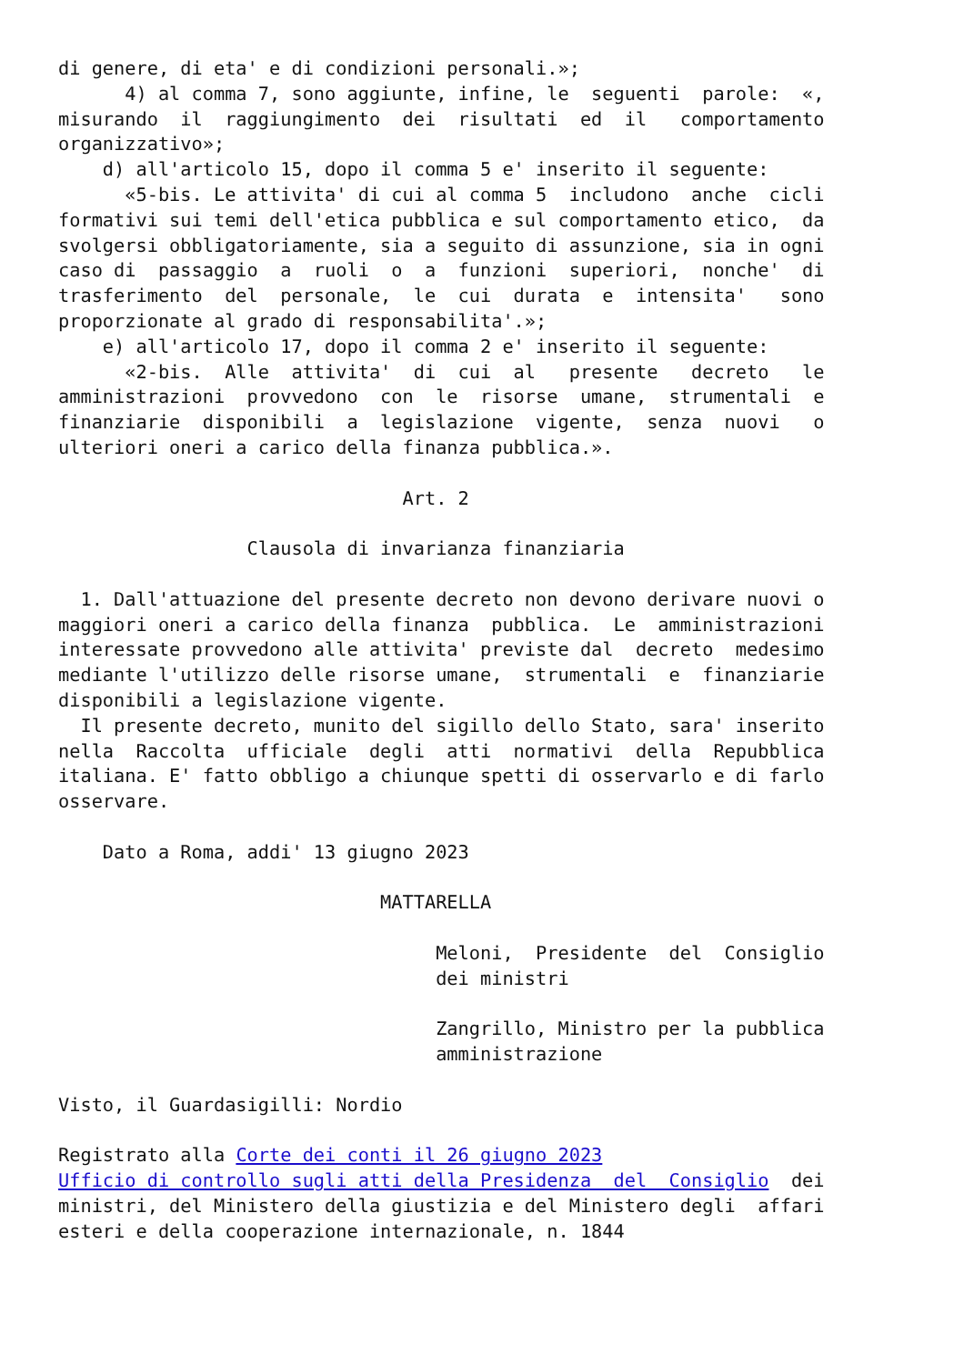di genere, di eta' e di condizioni personali.»;
      4) al comma 7, sono aggiunte, infine, le  seguenti  parole:  «,
misurando  il  raggiungimento  dei  risultati  ed  il   comportamento
organizzativo»;
    d) all'articolo 15, dopo il comma 5 e' inserito il seguente:
      «5-bis. Le attivita' di cui al comma 5  includono  anche  cicli
formativi sui temi dell'etica pubblica e sul comportamento etico,  da
svolgersi obbligatoriamente, sia a seguito di assunzione, sia in ogni
caso di  passaggio  a  ruoli  o  a  funzioni  superiori,  nonche'  di
trasferimento  del  personale,  le  cui  durata  e  intensita'   sono
proporzionate al grado di responsabilita'.»;
    e) all'articolo 17, dopo il comma 2 e' inserito il seguente:
      «2-bis.  Alle  attivita'  di  cui  al   presente   decreto   le
amministrazioni  provvedono  con  le  risorse  umane,  strumentali  e
finanziarie  disponibili  a  legislazione  vigente,  senza  nuovi   o
ulteriori oneri a carico della finanza pubblica.».

                               Art. 2

                 Clausola di invarianza finanziaria

  1. Dall'attuazione del presente decreto non devono derivare nuovi o
maggiori oneri a carico della finanza  pubblica.  Le  amministrazioni
interessate provvedono alle attivita' previste dal  decreto  medesimo
mediante l'utilizzo delle risorse umane,  strumentali  e  finanziarie
disponibili a legislazione vigente.
  Il presente decreto, munito del sigillo dello Stato, sara' inserito
nella  Raccolta  ufficiale  degli  atti  normativi  della  Repubblica
italiana. E' fatto obbligo a chiunque spetti di osservarlo e di farlo
osservare.

    Dato a Roma, addi' 13 giugno 2023

                             MATTARELLA

                                  Meloni,  Presidente  del  Consiglio
                                  dei ministri

                                  Zangrillo, Ministro per la pubblica
                                  amministrazione

Visto, il Guardasigilli: Nordio

Registrato alla Corte dei conti il 26 giugno 2023
Ufficio di controllo sugli atti della Presidenza  del  Consiglio  dei
ministri, del Ministero della giustizia e del Ministero degli  affari
esteri e della cooperazione internazionale, n. 1844